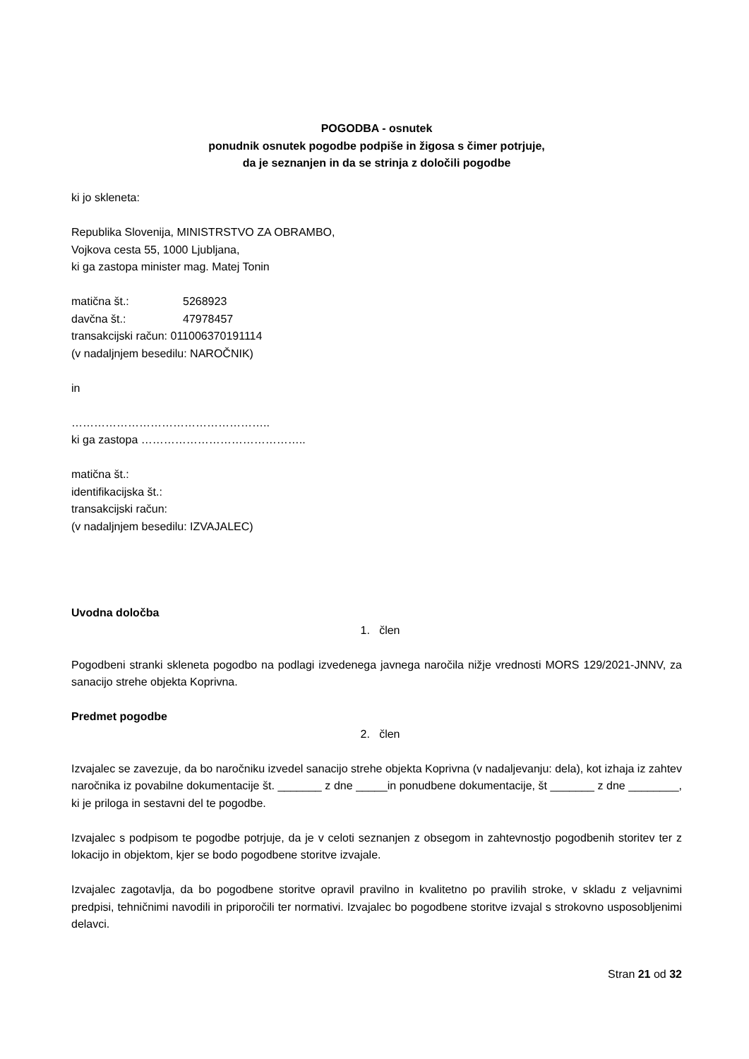POGODBA - osnutek
ponudnik osnutek pogodbe podpiše in žigosa s čimer potrjuje,
da je seznanjen in da se strinja z določili pogodbe
ki jo skleneta:
Republika Slovenija, MINISTRSTVO ZA OBRAMBO,
Vojkova cesta 55, 1000 Ljubljana,
ki ga zastopa minister mag. Matej Tonin
matična št.: 5268923
davčna št.: 47978457
transakcijski račun: 011006370191114
(v nadaljnjem besedilu: NAROČNIK)
in
……………………………………………..
ki ga zastopa ……………………………………..
matična št.:
identifikacijska št.:
transakcijski račun:
(v nadaljnjem besedilu: IZVAJALEC)
Uvodna določba
1. člen
Pogodbeni stranki skleneta pogodbo na podlagi izvedenega javnega naročila nižje vrednosti MORS 129/2021-JNNV, za sanacijo strehe objekta Koprivna.
Predmet pogodbe
2. člen
Izvajalec se zavezuje, da bo naročniku izvedel sanacijo strehe objekta Koprivna (v nadaljevanju: dela), kot izhaja iz zahtev naročnika iz povabilne dokumentacije št. _______ z dne _____in ponudbene dokumentacije, št _______ z dne ________, ki je priloga in sestavni del te pogodbe.
Izvajalec s podpisom te pogodbe potrjuje, da je v celoti seznanjen z obsegom in zahtevnostjo pogodbenih storitev ter z lokacijo in objektom, kjer se bodo pogodbene storitve izvajale.
Izvajalec zagotavlja, da bo pogodbene storitve opravil pravilno in kvalitetno po pravilih stroke, v skladu z veljavnimi predpisi, tehničnimi navodili in priporočili ter normativi. Izvajalec bo pogodbene storitve izvajal s strokovno usposobljenimi delavci.
Stran 21 od 32